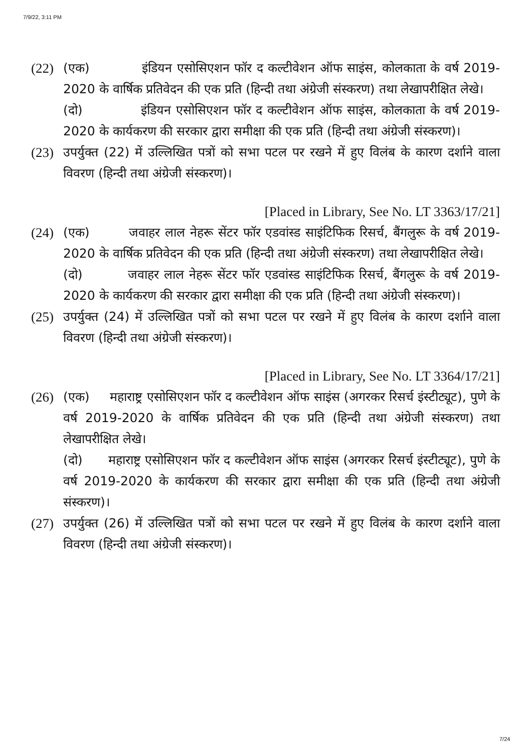7/9/22, 3:11 PM
(22)
(एक) इंडियन एसोसिएशन फॉर द कल्टीवेशन ऑफ साइंस, कोलकाता के वर्ष 2019-2020 के वार्षिक प्रतिवेदन की एक प्रति (हिन्दी तथा अंग्रेजी संस्करण) तथा लेखापरीक्षित लेखे।
(दो) इंडियन एसोसिएशन फॉर द कल्टीवेशन ऑफ साइंस, कोलकाता के वर्ष 2019-2020 के कार्यकरण की सरकार द्वारा समीक्षा की एक प्रति (हिन्दी तथा अंग्रेजी संस्करण)।
(23)
उपर्युक्त (22) में उल्लिखित पत्रों को सभा पटल पर रखने में हुए विलंब के कारण दर्शाने वाला विवरण (हिन्दी तथा अंग्रेजी संस्करण)।
[Placed in Library, See No. LT 3363/17/21]
(24)
(एक) जवाहर लाल नेहरू सेंटर फॉर एडवांस्ड साइंटिफिक रिसर्च, बैंगलुरू के वर्ष 2019-2020 के वार्षिक प्रतिवेदन की एक प्रति (हिन्दी तथा अंग्रेजी संस्करण) तथा लेखापरीक्षित लेखे।
(दो) जवाहर लाल नेहरू सेंटर फॉर एडवांस्ड साइंटिफिक रिसर्च, बैंगलुरू के वर्ष 2019-2020 के कार्यकरण की सरकार द्वारा समीक्षा की एक प्रति (हिन्दी तथा अंग्रेजी संस्करण)।
(25)
उपर्युक्त (24) में उल्लिखित पत्रों को सभा पटल पर रखने में हुए विलंब के कारण दर्शाने वाला विवरण (हिन्दी तथा अंग्रेजी संस्करण)।
[Placed in Library, See No. LT 3364/17/21]
(26)
(एक) महाराष्ट्र एसोसिएशन फॉर द कल्टीवेशन ऑफ साइंस (अगरकर रिसर्च इंस्टीट्यूट), पुणे के वर्ष 2019-2020 के वार्षिक प्रतिवेदन की एक प्रति (हिन्दी तथा अंग्रेजी संस्करण) तथा लेखापरीक्षित लेखे।
(दो) महाराष्ट्र एसोसिएशन फॉर द कल्टीवेशन ऑफ साइंस (अगरकर रिसर्च इंस्टीट्यूट), पुणे के वर्ष 2019-2020 के कार्यकरण की सरकार द्वारा समीक्षा की एक प्रति (हिन्दी तथा अंग्रेजी संस्करण)।
(27)
उपर्युक्त (26) में उल्लिखित पत्रों को सभा पटल पर रखने में हुए विलंब के कारण दर्शाने वाला विवरण (हिन्दी तथा अंग्रेजी संस्करण)।
7/24